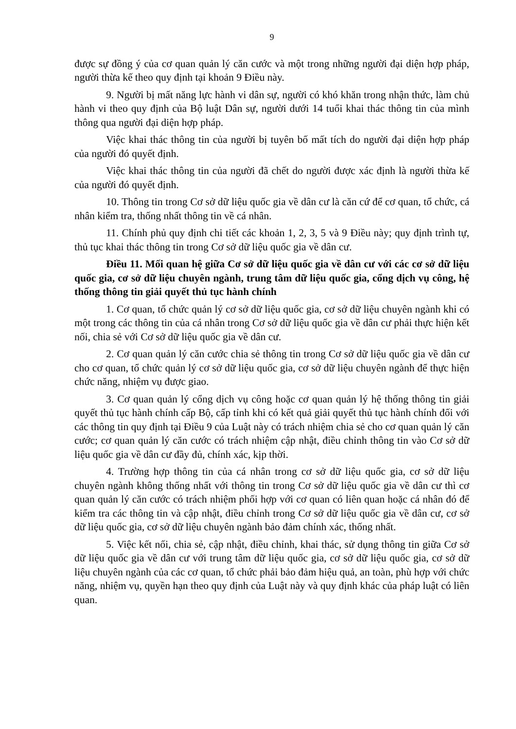9
được sự đồng ý của cơ quan quản lý căn cước và một trong những người đại diện hợp pháp, người thừa kế theo quy định tại khoản 9 Điều này.
9. Người bị mất năng lực hành vi dân sự, người có khó khăn trong nhận thức, làm chủ hành vi theo quy định của Bộ luật Dân sự, người dưới 14 tuổi khai thác thông tin của mình thông qua người đại diện hợp pháp.
Việc khai thác thông tin của người bị tuyên bố mất tích do người đại diện hợp pháp của người đó quyết định.
Việc khai thác thông tin của người đã chết do người được xác định là người thừa kế của người đó quyết định.
10. Thông tin trong Cơ sở dữ liệu quốc gia về dân cư là căn cứ để cơ quan, tổ chức, cá nhân kiểm tra, thống nhất thông tin về cá nhân.
11. Chính phủ quy định chi tiết các khoản 1, 2, 3, 5 và 9 Điều này; quy định trình tự, thủ tục khai thác thông tin trong Cơ sở dữ liệu quốc gia về dân cư.
Điều 11. Mối quan hệ giữa Cơ sở dữ liệu quốc gia về dân cư với các cơ sở dữ liệu quốc gia, cơ sở dữ liệu chuyên ngành, trung tâm dữ liệu quốc gia, cổng dịch vụ công, hệ thống thông tin giải quyết thủ tục hành chính
1. Cơ quan, tổ chức quản lý cơ sở dữ liệu quốc gia, cơ sở dữ liệu chuyên ngành khi có một trong các thông tin của cá nhân trong Cơ sở dữ liệu quốc gia về dân cư phải thực hiện kết nối, chia sẻ với Cơ sở dữ liệu quốc gia về dân cư.
2. Cơ quan quản lý căn cước chia sẻ thông tin trong Cơ sở dữ liệu quốc gia về dân cư cho cơ quan, tổ chức quản lý cơ sở dữ liệu quốc gia, cơ sở dữ liệu chuyên ngành để thực hiện chức năng, nhiệm vụ được giao.
3. Cơ quan quản lý cổng dịch vụ công hoặc cơ quan quản lý hệ thống thông tin giải quyết thủ tục hành chính cấp Bộ, cấp tỉnh khi có kết quả giải quyết thủ tục hành chính đối với các thông tin quy định tại Điều 9 của Luật này có trách nhiệm chia sẻ cho cơ quan quản lý căn cước; cơ quan quản lý căn cước có trách nhiệm cập nhật, điều chỉnh thông tin vào Cơ sở dữ liệu quốc gia về dân cư đầy đủ, chính xác, kịp thời.
4. Trường hợp thông tin của cá nhân trong cơ sở dữ liệu quốc gia, cơ sở dữ liệu chuyên ngành không thống nhất với thông tin trong Cơ sở dữ liệu quốc gia về dân cư thì cơ quan quản lý căn cước có trách nhiệm phối hợp với cơ quan có liên quan hoặc cá nhân đó để kiểm tra các thông tin và cập nhật, điều chỉnh trong Cơ sở dữ liệu quốc gia về dân cư, cơ sở dữ liệu quốc gia, cơ sở dữ liệu chuyên ngành bảo đảm chính xác, thống nhất.
5. Việc kết nối, chia sẻ, cập nhật, điều chỉnh, khai thác, sử dụng thông tin giữa Cơ sở dữ liệu quốc gia về dân cư với trung tâm dữ liệu quốc gia, cơ sở dữ liệu quốc gia, cơ sở dữ liệu chuyên ngành của các cơ quan, tổ chức phải bảo đảm hiệu quả, an toàn, phù hợp với chức năng, nhiệm vụ, quyền hạn theo quy định của Luật này và quy định khác của pháp luật có liên quan.